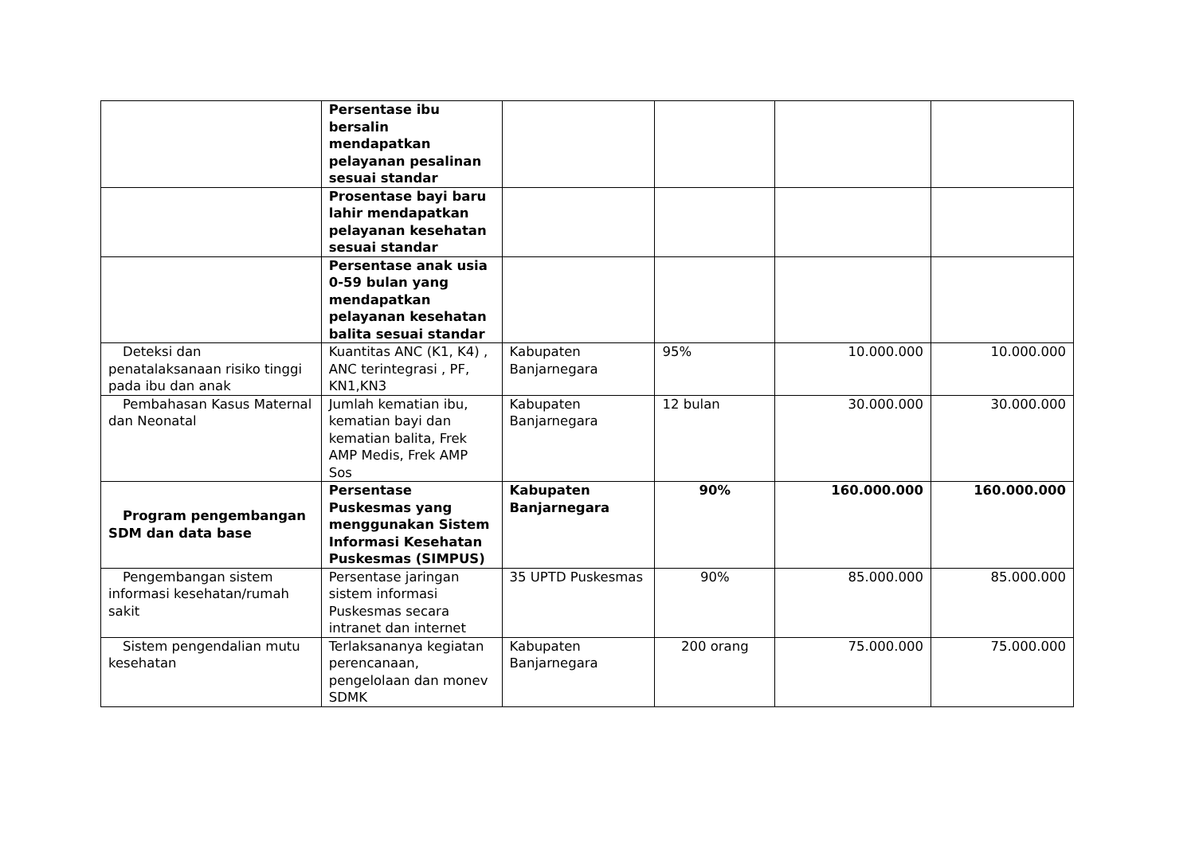| | Persentase ibu bersalin mendapatkan pelayanan pesalinan sesuai standar | | | | |
| | Prosentase bayi baru lahir mendapatkan pelayanan kesehatan sesuai standar | | | | |
| | Persentase anak usia 0-59 bulan yang mendapatkan pelayanan kesehatan balita sesuai standar | | | | |
| Deteksi dan penatalaksanaan risiko tinggi pada ibu dan anak | Kuantitas ANC (K1, K4) , ANC terintegrasi , PF, KN1,KN3 | Kabupaten Banjarnegara | 95% | 10.000.000 | 10.000.000 |
| Pembahasan Kasus Maternal dan Neonatal | Jumlah kematian ibu, kematian bayi dan kematian balita, Frek AMP Medis, Frek AMP Sos | Kabupaten Banjarnegara | 12 bulan | 30.000.000 | 30.000.000 |
| Program pengembangan SDM dan data base | Persentase Puskesmas yang menggunakan Sistem Informasi Kesehatan Puskesmas (SIMPUS) | Kabupaten Banjarnegara | 90% | 160.000.000 | 160.000.000 |
| Pengembangan sistem informasi kesehatan/rumah sakit | Persentase jaringan sistem informasi Puskesmas secara intranet dan internet | 35 UPTD Puskesmas | 90% | 85.000.000 | 85.000.000 |
| Sistem pengendalian mutu kesehatan | Terlaksananya kegiatan perencanaan, pengelolaan dan monev SDMK | Kabupaten Banjarnegara | 200 orang | 75.000.000 | 75.000.000 |